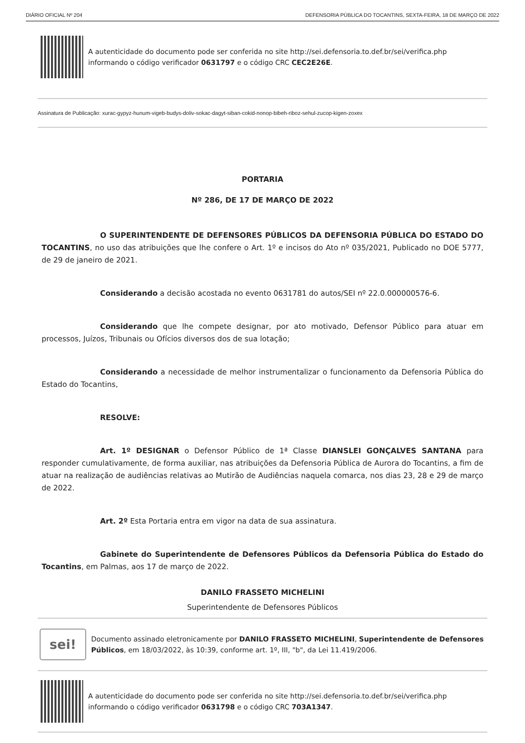DIÁRIO OFICIAL Nº 204 DEFENSORIA PÚBLICA DO TOCANTINS, SEXTA-FEIRA, 18 DE MARÇO DE 2022
A autenticidade do documento pode ser conferida no site http://sei.defensoria.to.def.br/sei/verifica.php informando o código verificador 0631797 e o código CRC CEC2E26E.
Assinatura de Publicação: xurac-gypyz-hunum-vigeb-budys-doliv-sokac-dagyt-siban-cokid-nonop-bibeh-riboz-sehul-zucop-kigen-zoxex
PORTARIA
Nº 286, DE 17 DE MARÇO DE 2022
O SUPERINTENDENTE DE DEFENSORES PÚBLICOS DA DEFENSORIA PÚBLICA DO ESTADO DO TOCANTINS, no uso das atribuições que lhe confere o Art. 1º e incisos do Ato nº 035/2021, Publicado no DOE 5777, de 29 de janeiro de 2021.
Considerando a decisão acostada no evento 0631781 do autos/SEI nº 22.0.000000576-6.
Considerando que lhe compete designar, por ato motivado, Defensor Público para atuar em processos, Juízos, Tribunais ou Ofícios diversos dos de sua lotação;
Considerando a necessidade de melhor instrumentalizar o funcionamento da Defensoria Pública do Estado do Tocantins,
RESOLVE:
Art. 1º DESIGNAR o Defensor Público de 1ª Classe DIANSLEI GONÇALVES SANTANA para responder cumulativamente, de forma auxiliar, nas atribuições da Defensoria Pública de Aurora do Tocantins, a fim de atuar na realização de audiências relativas ao Mutirão de Audiências naquela comarca, nos dias 23, 28 e 29 de março de 2022.
Art. 2º Esta Portaria entra em vigor na data de sua assinatura.
Gabinete do Superintendente de Defensores Públicos da Defensoria Pública do Estado do Tocantins, em Palmas, aos 17 de março de 2022.
DANILO FRASSETO MICHELINI
Superintendente de Defensores Públicos
sei!
Documento assinado eletronicamente por DANILO FRASSETO MICHELINI, Superintendente de Defensores Públicos, em 18/03/2022, às 10:39, conforme art. 1º, III, "b", da Lei 11.419/2006.
A autenticidade do documento pode ser conferida no site http://sei.defensoria.to.def.br/sei/verifica.php informando o código verificador 0631798 e o código CRC 703A1347.